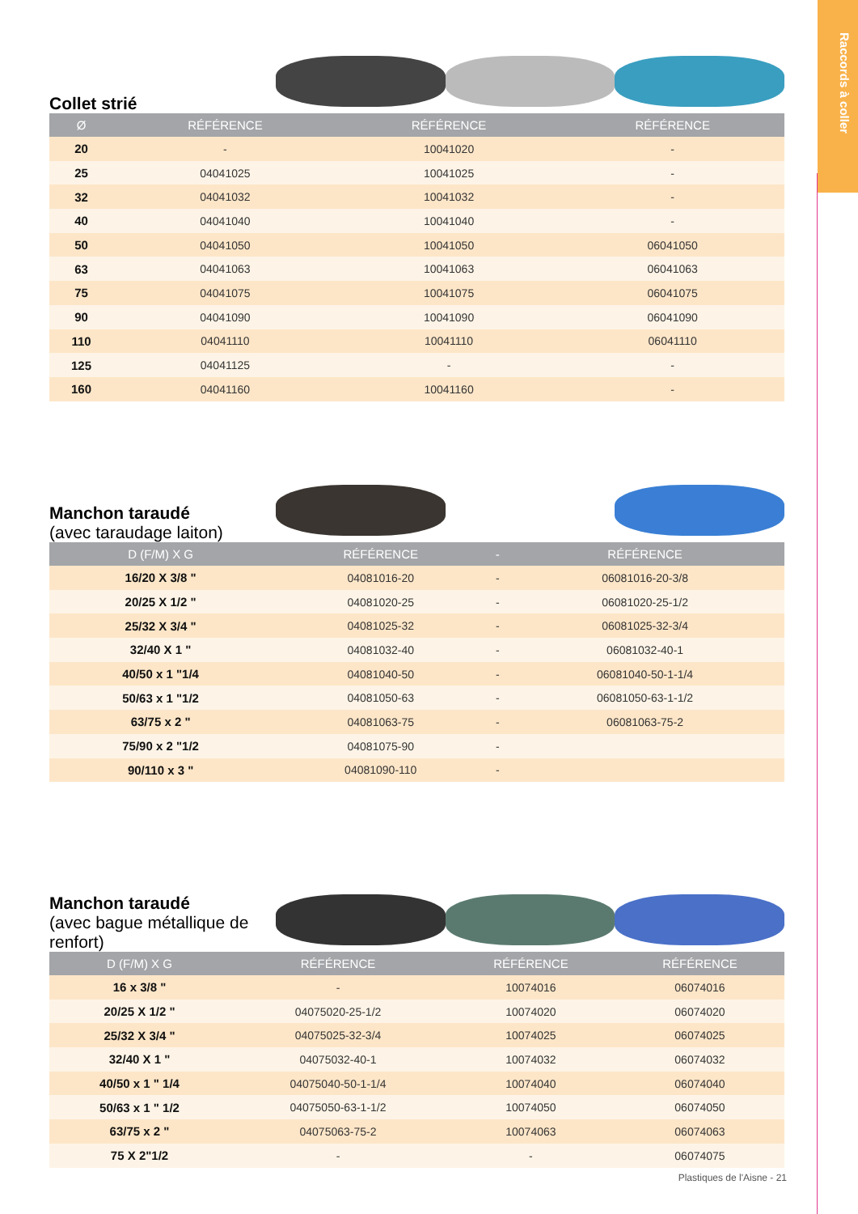Raccords à coller
Collet strié
| Ø | RÉFÉRENCE | RÉFÉRENCE | RÉFÉRENCE |
| --- | --- | --- | --- |
| 20 | - | 10041020 | - |
| 25 | 04041025 | 10041025 | - |
| 32 | 04041032 | 10041032 | - |
| 40 | 04041040 | 10041040 | - |
| 50 | 04041050 | 10041050 | 06041050 |
| 63 | 04041063 | 10041063 | 06041063 |
| 75 | 04041075 | 10041075 | 06041075 |
| 90 | 04041090 | 10041090 | 06041090 |
| 110 | 04041110 | 10041110 | 06041110 |
| 125 | 04041125 | - | - |
| 160 | 04041160 | 10041160 | - |
Manchon taraudé
(avec taraudage laiton)
| D (F/M) X G | RÉFÉRENCE | - | RÉFÉRENCE |
| --- | --- | --- | --- |
| 16/20 X 3/8 " | 04081016-20 | - | 06081016-20-3/8 |
| 20/25 X 1/2 " | 04081020-25 | - | 06081020-25-1/2 |
| 25/32 X 3/4 " | 04081025-32 | - | 06081025-32-3/4 |
| 32/40 X 1 " | 04081032-40 | - | 06081032-40-1 |
| 40/50 x 1 "1/4 | 04081040-50 | - | 06081040-50-1-1/4 |
| 50/63 x 1 "1/2 | 04081050-63 | - | 06081050-63-1-1/2 |
| 63/75 x 2 " | 04081063-75 | - | 06081063-75-2 |
| 75/90 x 2 "1/2 | 04081075-90 | - | |
| 90/110 x 3 " | 04081090-110 | - | |
Manchon taraudé
(avec bague métallique de renfort)
| D (F/M) X G | RÉFÉRENCE | RÉFÉRENCE | RÉFÉRENCE |
| --- | --- | --- | --- |
| 16 x 3/8 " | - | 10074016 | 06074016 |
| 20/25 X 1/2 " | 04075020-25-1/2 | 10074020 | 06074020 |
| 25/32 X 3/4 " | 04075025-32-3/4 | 10074025 | 06074025 |
| 32/40 X 1 " | 04075032-40-1 | 10074032 | 06074032 |
| 40/50 x 1 " 1/4 | 04075040-50-1-1/4 | 10074040 | 06074040 |
| 50/63 x 1 " 1/2 | 04075050-63-1-1/2 | 10074050 | 06074050 |
| 63/75 x 2 " | 04075063-75-2 | 10074063 | 06074063 |
| 75 X 2"1/2 | - | - | 06074075 |
Plastiques de l'Aisne - 21